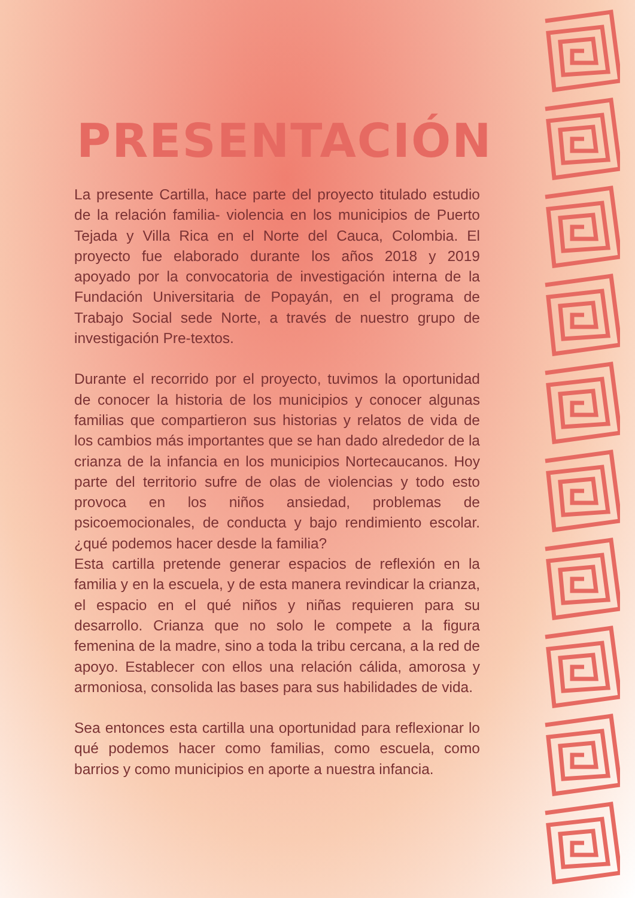PRESENTACIÓN
La presente Cartilla, hace parte del proyecto titulado estudio de la relación familia- violencia en los municipios de Puerto Tejada y Villa Rica en el Norte del Cauca, Colombia. El proyecto fue elaborado durante los años 2018 y 2019 apoyado por la convocatoria de investigación interna de la Fundación Universitaria de Popayán, en el programa de Trabajo Social sede Norte, a través de nuestro grupo de investigación Pre-textos.
Durante el recorrido por el proyecto, tuvimos la oportunidad de conocer la historia de los municipios y conocer algunas familias que compartieron sus historias y relatos de vida de los cambios más importantes que se han dado alrededor de la crianza de la infancia en los municipios Nortecaucanos. Hoy parte del territorio sufre de olas de violencias y todo esto provoca en los niños ansiedad, problemas de psicoemocionales, de conducta y bajo rendimiento escolar. ¿qué podemos hacer desde la familia?
Esta cartilla pretende generar espacios de reflexión en la familia y en la escuela, y de esta manera revindicar la crianza, el espacio en el qué niños y niñas requieren para su desarrollo. Crianza que no solo le compete a la figura femenina de la madre, sino a toda la tribu cercana, a la red de apoyo. Establecer con ellos una relación cálida, amorosa y armoniosa, consolida las bases para sus habilidades de vida.
Sea entonces esta cartilla una oportunidad para reflexionar lo qué podemos hacer como familias, como escuela, como barrios y como municipios en aporte a nuestra infancia.